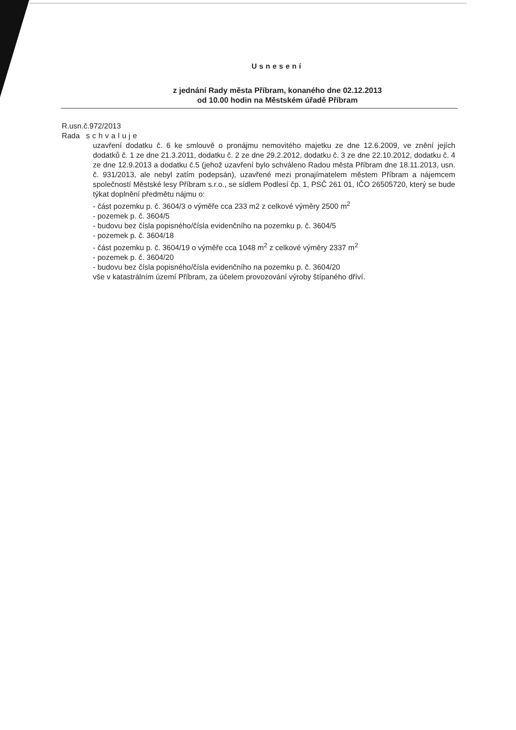Usnesení
z jednání Rady města Příbram, konaného dne 02.12.2013
od 10.00 hodin na Městském úřadě Příbram
R.usn.č.972/2013
Rada schvaluje
uzavření dodatku č. 6 ke smlouvě o pronájmu nemovitého majetku ze dne 12.6.2009, ve znění jejích dodatků č. 1 ze dne 21.3.2011, dodatku č. 2 ze dne 29.2.2012, dodatku č. 3 ze dne 22.10.2012, dodatku č. 4 ze dne 12.9.2013 a dodatku č.5 (jehož uzavření bylo schváleno Radou města Příbram dne 18.11.2013, usn. č. 931/2013, ale nebyl zatím podepsán), uzavřené mezi pronajímatelem městem Příbram a nájemcem společností Městské lesy Příbram s.r.o., se sídlem Podlesí čp. 1, PSČ 261 01, IČO 26505720, který se bude týkat doplnění předmětu nájmu o:
- část pozemku p. č. 3604/3 o výměře cca 233 m2 z celkové výměry 2500 m<sup>2</sup>
- pozemek p. č. 3604/5
- budovu bez čísla popisného/čísla evidenčního na pozemku p. č. 3604/5
- pozemek p. č. 3604/18
- část pozemku p. č. 3604/19 o výměře cca 1048 m<sup>2</sup> z celkové výměry 2337 m<sup>2</sup>
- pozemek p. č. 3604/20
- budovu bez čísla popisného/čísla evidenčního na pozemku p. č. 3604/20
vše v katastrálním území Příbram, za účelem provozování výroby štípaného dříví.